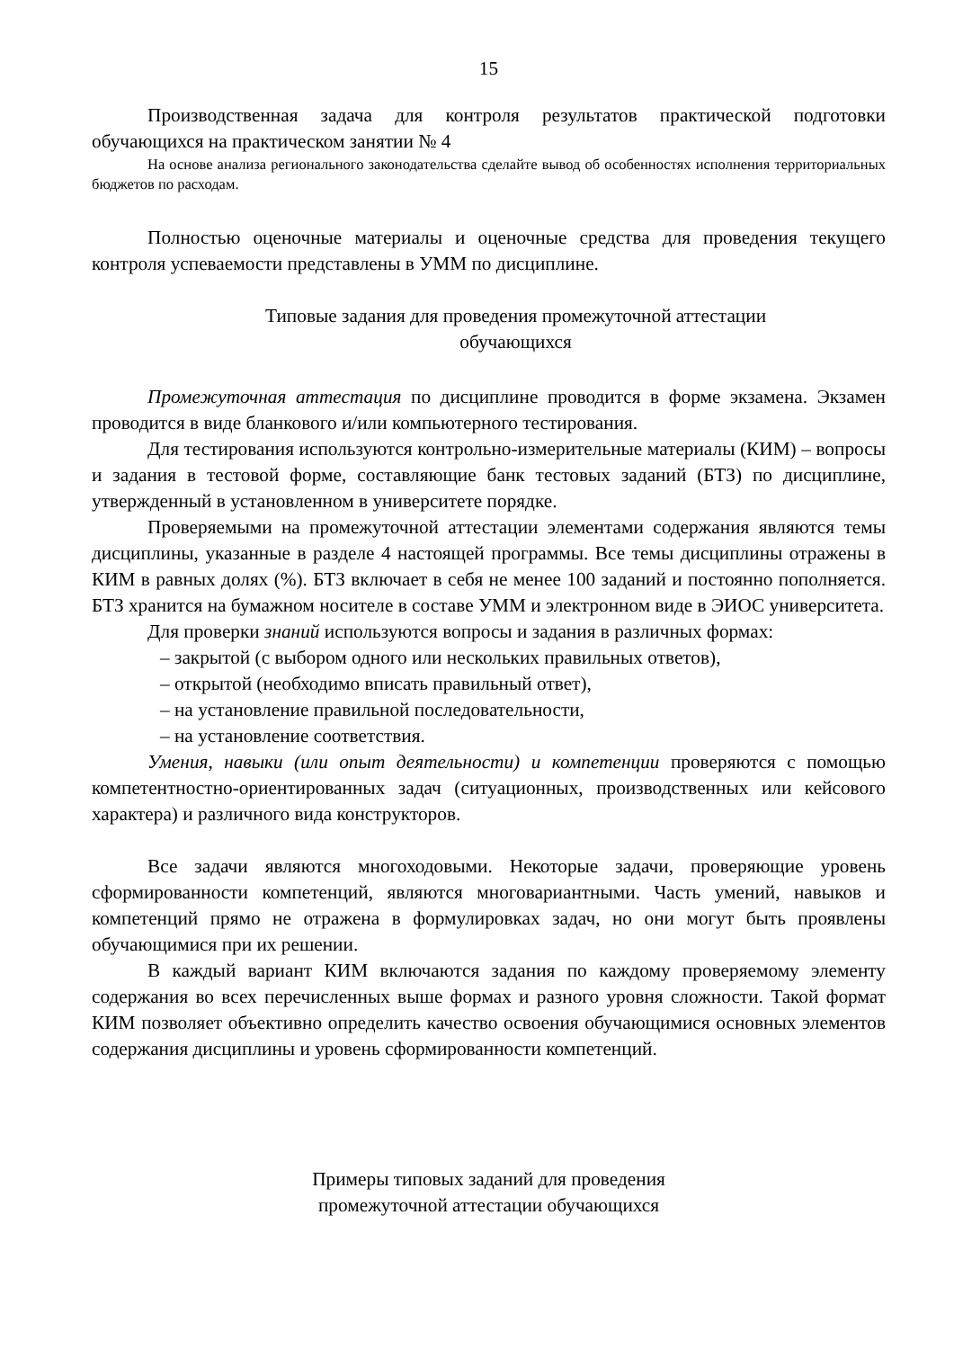15
Производственная задача для контроля результатов практической подготовки обучающихся на практическом занятии № 4
На основе анализа регионального законодательства сделайте вывод об особенностях исполнения территориальных бюджетов по расходам.
Полностью оценочные материалы и оценочные средства для проведения текущего контроля успеваемости представлены в УММ по дисциплине.
Типовые задания для проведения промежуточной аттестации
обучающихся
Промежуточная аттестация по дисциплине проводится в форме экзамена. Экзамен проводится в виде бланкового и/или компьютерного тестирования.
Для тестирования используются контрольно-измерительные материалы (КИМ) – вопросы и задания в тестовой форме, составляющие банк тестовых заданий (БТЗ) по дисциплине, утвержденный в установленном в университете порядке.
Проверяемыми на промежуточной аттестации элементами содержания являются темы дисциплины, указанные в разделе 4 настоящей программы. Все темы дисциплины отражены в КИМ в равных долях (%). БТЗ включает в себя не менее 100 заданий и постоянно пополняется. БТЗ хранится на бумажном носителе в составе УММ и электронном виде в ЭИОС университета.
Для проверки знаний используются вопросы и задания в различных формах:
– закрытой (с выбором одного или нескольких правильных ответов),
– открытой (необходимо вписать правильный ответ),
– на установление правильной последовательности,
– на установление соответствия.
Умения, навыки (или опыт деятельности) и компетенции проверяются с помощью компетентностно-ориентированных задач (ситуационных, производственных или кейсового характера) и различного вида конструкторов.
Все задачи являются многоходовыми. Некоторые задачи, проверяющие уровень сформированности компетенций, являются многовариантными. Часть умений, навыков и компетенций прямо не отражена в формулировках задач, но они могут быть проявлены обучающимися при их решении.
В каждый вариант КИМ включаются задания по каждому проверяемому элементу содержания во всех перечисленных выше формах и разного уровня сложности. Такой формат КИМ позволяет объективно определить качество освоения обучающимися основных элементов содержания дисциплины и уровень сформированности компетенций.
Примеры типовых заданий для проведения
промежуточной аттестации обучающихся